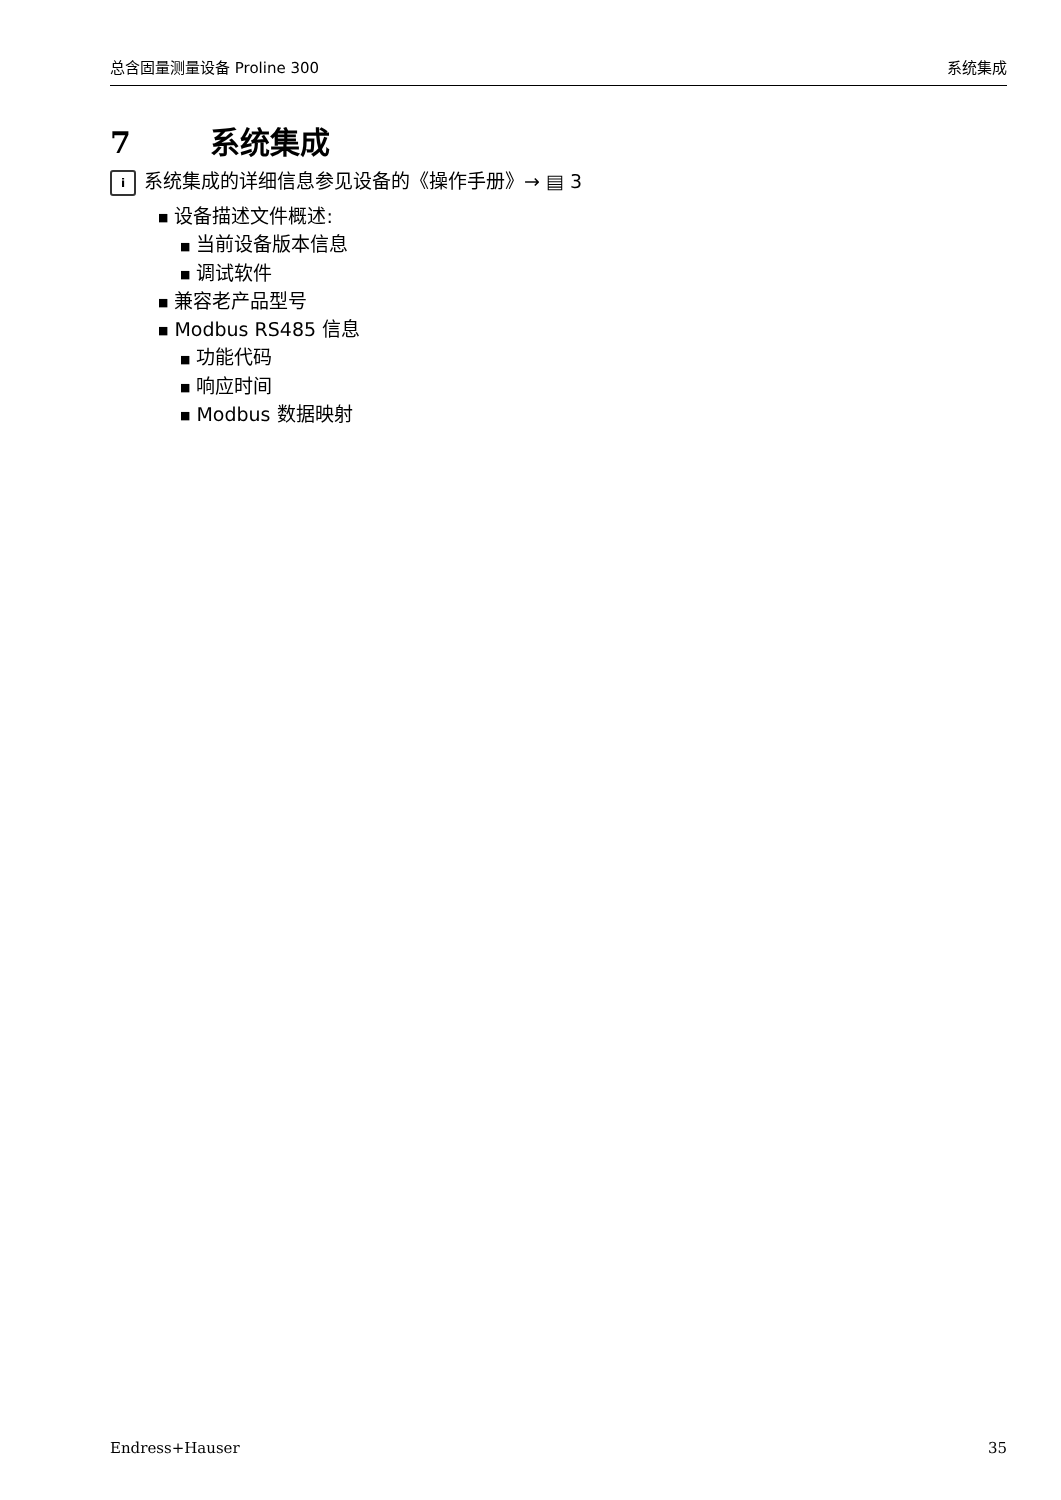总含固量测量设备 Proline 300 系统集成
7 系统集成
i系统集成的详细信息参见设备的《操作手册》→ ▤ 3
■ 设备描述文件概述:
■ 当前设备版本信息
■ 调试软件
■ 兼容老产品型号
■ Modbus RS485 信息
■ 功能代码
■ 响应时间
■ Modbus 数据映射
Endress+Hauser 35